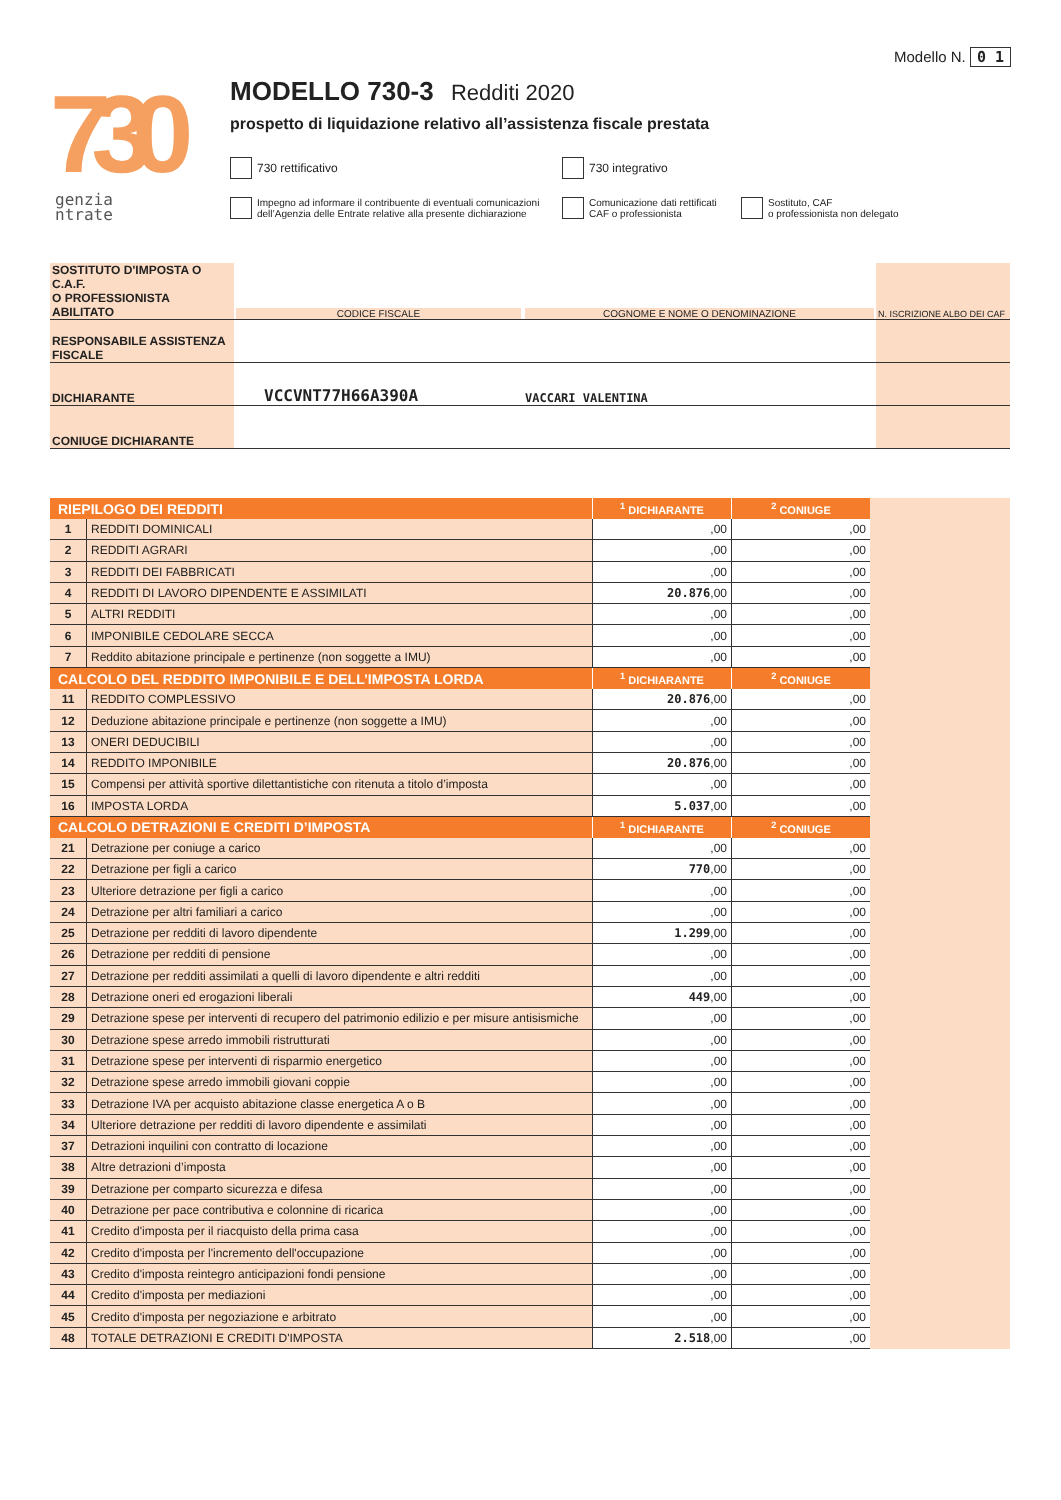730
genzia
ntrate
Modello N. 0 1
MODELLO 730-3 Redditi 2020
prospetto di liquidazione relativo all’assistenza fiscale prestata
730 rettificativo 730 integrativo
Impegno ad informare il contribuente di eventuali comunicazioni
dell’Agenzia delle Entrate relative alla presente dichiarazione
Comunicazione dati rettificati
CAF o professionista
Sostituto, CAF
o professionista non delegato
| SOSTITUTO D'IMPOSTA O C.A.F. O PROFESSIONISTA ABILITATO | CODICE FISCALE | COGNOME E NOME O DENOMINAZIONE | N. ISCRIZIONE ALBO DEI CAF |
| RESPONSABILE ASSISTENZA FISCALE | | | |
| DICHIARANTE | VCCVNT77H66A390A | VACCARI VALENTINA | |
| CONIUGE DICHIARANTE | | | |
| RIEPILOGO DEI REDDITI | | <sup>1</sup> DICHIARANTE | <sup>2</sup> CONIUGE |
| --- | --- | --- | --- |
| 1 | REDDITI DOMINICALI | ,00 | ,00 |
| 2 | REDDITI AGRARI | ,00 | ,00 |
| 3 | REDDITI DEI FABBRICATI | ,00 | ,00 |
| 4 | REDDITI DI LAVORO DIPENDENTE E ASSIMILATI | 20.876 ,00 | ,00 |
| 5 | ALTRI REDDITI | ,00 | ,00 |
| 6 | IMPONIBILE CEDOLARE SECCA | ,00 | ,00 |
| 7 | Reddito abitazione principale e pertinenze (non soggette a IMU) | ,00 | ,00 |
| CALCOLO DEL REDDITO IMPONIBILE E DELL’IMPOSTA LORDA | | <sup>1</sup> DICHIARANTE | <sup>2</sup> CONIUGE |
| 11 | REDDITO COMPLESSIVO | 20.876 ,00 | ,00 |
| 12 | Deduzione abitazione principale e pertinenze (non soggette a IMU) | ,00 | ,00 |
| 13 | ONERI DEDUCIBILI | ,00 | ,00 |
| 14 | REDDITO IMPONIBILE | 20.876 ,00 | ,00 |
| 15 | Compensi per attività sportive dilettantistiche con ritenuta a titolo d’imposta | ,00 | ,00 |
| 16 | IMPOSTA LORDA | 5.037 ,00 | ,00 |
| CALCOLO DETRAZIONI E CREDITI D’IMPOSTA | | <sup>1</sup> DICHIARANTE | <sup>2</sup> CONIUGE |
| 21 | Detrazione per coniuge a carico | ,00 | ,00 |
| 22 | Detrazione per figli a carico | 770 ,00 | ,00 |
| 23 | Ulteriore detrazione per figli a carico | ,00 | ,00 |
| 24 | Detrazione per altri familiari a carico | ,00 | ,00 |
| 25 | Detrazione per redditi di lavoro dipendente | 1.299 ,00 | ,00 |
| 26 | Detrazione per redditi di pensione | ,00 | ,00 |
| 27 | Detrazione per redditi assimilati a quelli di lavoro dipendente e altri redditi | ,00 | ,00 |
| 28 | Detrazione oneri ed erogazioni liberali | 449 ,00 | ,00 |
| 29 | Detrazione spese per interventi di recupero del patrimonio edilizio e per misure antisismiche | ,00 | ,00 |
| 30 | Detrazione spese arredo immobili ristrutturati | ,00 | ,00 |
| 31 | Detrazione spese per interventi di risparmio energetico | ,00 | ,00 |
| 32 | Detrazione spese arredo immobili giovani coppie | ,00 | ,00 |
| 33 | Detrazione IVA per acquisto abitazione classe energetica A o B | ,00 | ,00 |
| 34 | Ulteriore detrazione per redditi di lavoro dipendente e assimilati | ,00 | ,00 |
| 37 | Detrazioni inquilini con contratto di locazione | ,00 | ,00 |
| 38 | Altre detrazioni d’imposta | ,00 | ,00 |
| 39 | Detrazione per comparto sicurezza e difesa | ,00 | ,00 |
| 40 | Detrazione per pace contributiva e colonnine di ricarica | ,00 | ,00 |
| 41 | Credito d'imposta per il riacquisto della prima casa | ,00 | ,00 |
| 42 | Credito d'imposta per l'incremento dell'occupazione | ,00 | ,00 |
| 43 | Credito d'imposta reintegro anticipazioni fondi pensione | ,00 | ,00 |
| 44 | Credito d'imposta per mediazioni | ,00 | ,00 |
| 45 | Credito d'imposta per negoziazione e arbitrato | ,00 | ,00 |
| 48 | TOTALE DETRAZIONI E CREDITI D'IMPOSTA | 2.518 ,00 | ,00 |